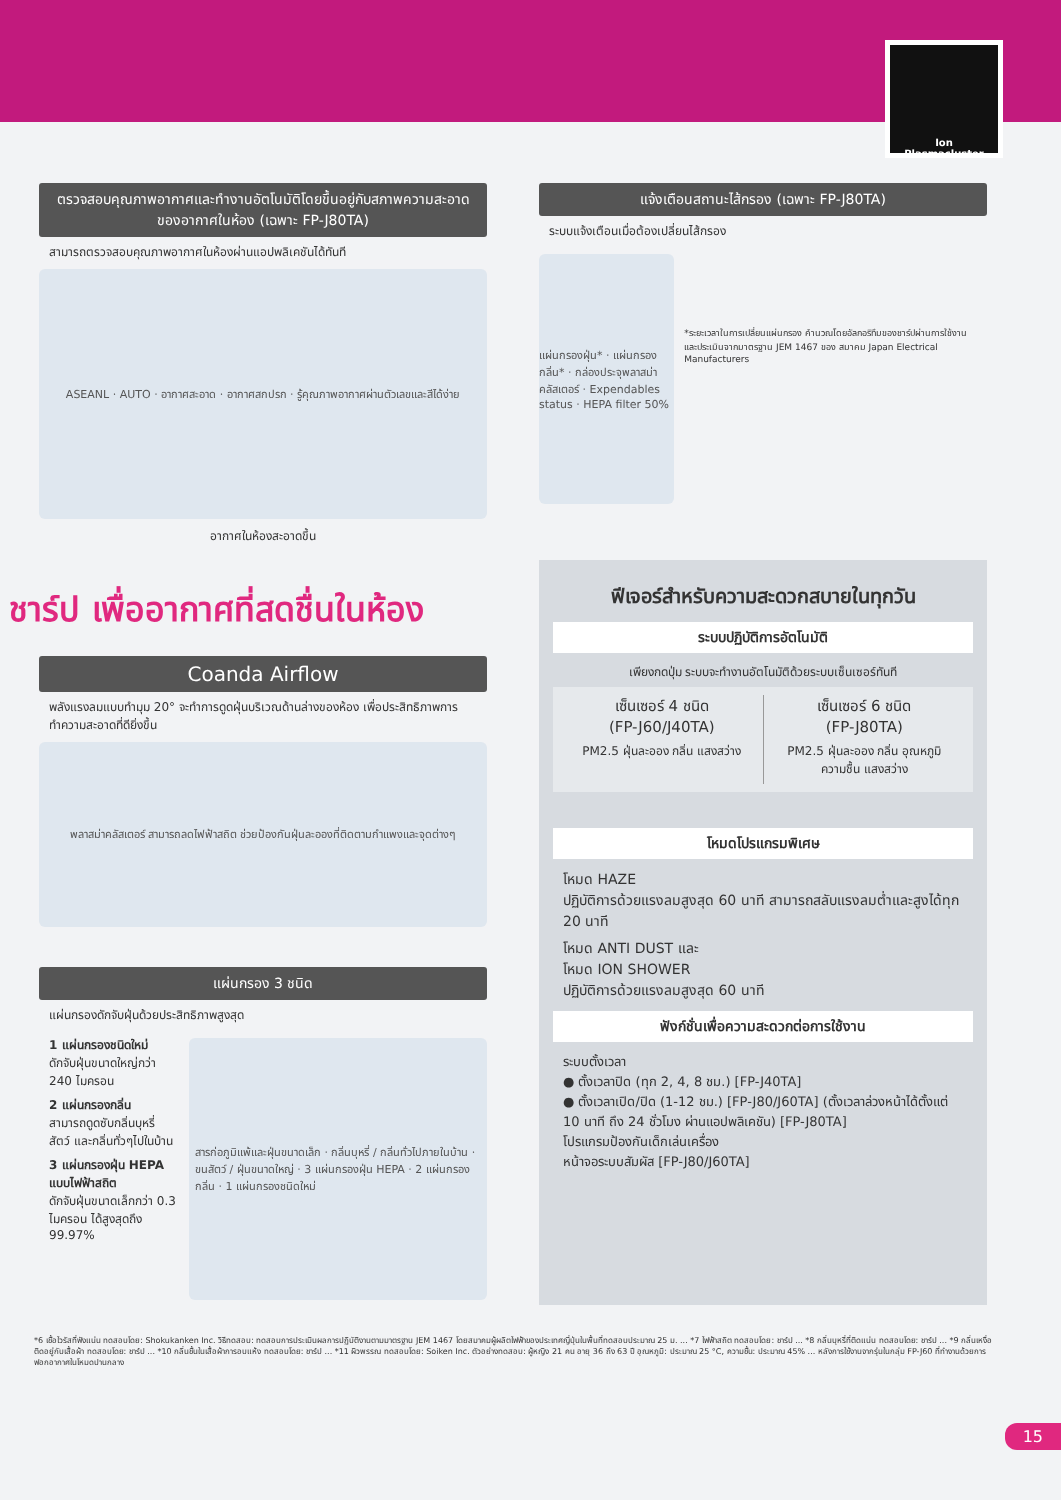Ion
Plasmacluster
ตรวจสอบคุณภาพอากาศและทำงานอัตโนมัติโดยขึ้นอยู่กับสภาพความสะอาดของอากาศในห้อง (เฉพาะ FP-J80TA)
สามารถตรวจสอบคุณภาพอากาศในห้องผ่านแอปพลิเคชันได้ทันที
ASEANL · AUTO · อากาศสะอาด · อากาศสกปรก · รู้คุณภาพอากาศผ่านตัวเลขและสีได้ง่าย
อากาศในห้องสะอาดขึ้น
ชาร์ป เพื่ออากาศที่สดชื่นในห้อง
Coanda Airflow
พลังแรงลมแบบทำมุม 20° จะทำการดูดฝุ่นบริเวณด้านล่างของห้อง เพื่อประสิทธิภาพการทำความสะอาดที่ดียิ่งขึ้น
พลาสม่าคลัสเตอร์ สามารถลดไฟฟ้าสถิต ช่วยป้องกันฝุ่นละอองที่ติดตามกำแพงและจุดต่างๆ
แผ่นกรอง 3 ชนิด
แผ่นกรองดักจับฝุ่นด้วยประสิทธิภาพสูงสุด
1 แผ่นกรองชนิดใหม่
ดักจับฝุ่นขนาดใหญ่กว่า 240 ไมครอน
2 แผ่นกรองกลิ่น
สามารถดูดซับกลิ่นบุหรี่ สัตว์ และกลิ่นทั่วๆไปในบ้าน
3 แผ่นกรองฝุ่น HEPA แบบไฟฟ้าสถิต
ดักจับฝุ่นขนาดเล็กกว่า 0.3 ไมครอน ได้สูงสุดถึง 99.97%
สารก่อภูมิแพ้และฝุ่นขนาดเล็ก · กลิ่นบุหรี่ / กลิ่นทั่วไปภายในบ้าน · ขนสัตว์ / ฝุ่นขนาดใหญ่ · 3 แผ่นกรองฝุ่น HEPA · 2 แผ่นกรองกลิ่น · 1 แผ่นกรองชนิดใหม่
แจ้งเตือนสถานะไส้กรอง (เฉพาะ FP-J80TA)
ระบบแจ้งเตือนเมื่อต้องเปลี่ยนไส้กรอง
แผ่นกรองฝุ่น* · แผ่นกรองกลิ่น* · กล่องประจุพลาสม่าคลัสเตอร์ · Expendables status · HEPA filter 50%
*ระยะเวลาในการเปลี่ยนแผ่นกรอง คำนวณโดยอัลกอริทึมของชาร์ปผ่านการใช้งาน และประเมินจากมาตรฐาน JEM 1467 ของ สมาคม Japan Electrical Manufacturers
ฟีเจอร์สำหรับความสะดวกสบายในทุกวัน
ระบบปฏิบัติการอัตโนมัติ
เพียงกดปุ่ม ระบบจะทำงานอัตโนมัติด้วยระบบเซ็นเซอร์ทันที
เซ็นเซอร์ 4 ชนิด
(FP-J60/J40TA)
PM2.5 ฝุ่นละออง กลิ่น แสงสว่าง
เซ็นเซอร์ 6 ชนิด
(FP-J80TA)
PM2.5 ฝุ่นละออง กลิ่น อุณหภูมิ ความชื้น แสงสว่าง
โหมดโปรแกรมพิเศษ
โหมด HAZE
ปฏิบัติการด้วยแรงลมสูงสุด 60 นาที สามารถสลับแรงลมต่ำและสูงได้ทุก 20 นาที
โหมด ANTI DUST และ
โหมด ION SHOWER
ปฏิบัติการด้วยแรงลมสูงสุด 60 นาที
ฟังก์ชั่นเพื่อความสะดวกต่อการใช้งาน
ระบบตั้งเวลา
● ตั้งเวลาปิด (ทุก 2, 4, 8 ชม.) [FP-J40TA]
● ตั้งเวลาเปิด/ปิด (1-12 ชม.) [FP-J80/J60TA] (ตั้งเวลาล่วงหน้าได้ตั้งแต่ 10 นาที ถึง 24 ชั่วโมง ผ่านแอปพลิเคชัน) [FP-J80TA]
โปรแกรมป้องกันเด็กเล่นเครื่อง
หน้าจอระบบสัมผัส [FP-J80/J60TA]
*6 เชื้อไวรัสที่ฟังแน่น ทดสอบโดย: Shokukanken Inc. วิธีทดสอบ: ทดสอบการประเมินผลการปฏิบัติงานตามมาตรฐาน JEM 1467 โดยสมาคมผู้ผลิตไฟฟ้าของประเทศญี่ปุ่นในพื้นที่ทดสอบประมาณ 25 ม. ... *7 ไฟฟ้าสถิต ทดสอบโดย: ชาร์ป ... *8 กลิ่นบุหรี่ที่ติดแน่น ทดสอบโดย: ชาร์ป ... *9 กลิ่นเหงื่อติดอยู่กับเสื้อผ้า ทดสอบโดย: ชาร์ป ... *10 กลิ่นชื้นในเสื้อผ้าการอบแห้ง ทดสอบโดย: ชาร์ป ... *11 ผิวพรรณ ทดสอบโดย: Soiken Inc. ตัวอย่างทดสอบ: ผู้หญิง 21 คน อายุ 36 ถึง 63 ปี อุณหภูมิ: ประมาณ 25 °C, ความชื้น: ประมาณ 45% ... หลังการใช้งานจากรุ่นในกลุ่ม FP-J60 ที่ทำงานด้วยการฟอกอากาศในโหมดปานกลาง
15